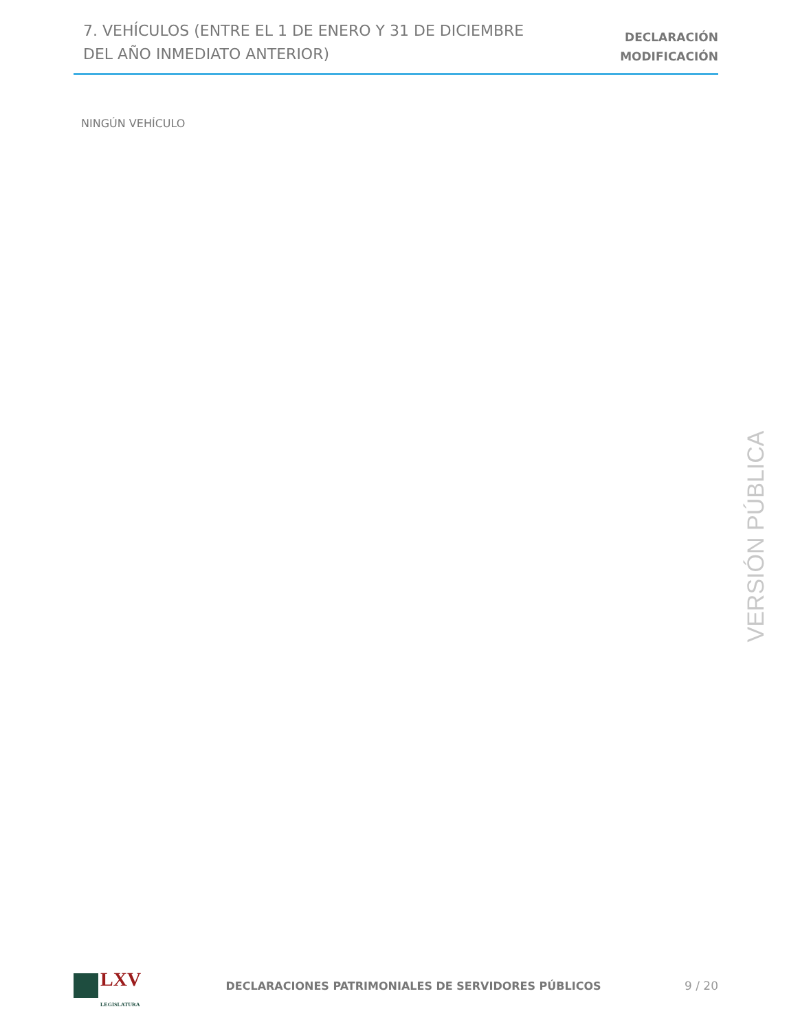7. VEHÍCULOS (ENTRE EL 1 DE ENERO Y 31 DE DICIEMBRE
DEL AÑO INMEDIATO ANTERIOR)
DECLARACIÓN
MODIFICACIÓN
NINGÚN VEHÍCULO
VERSIÓN PÚBLICA
LXV
LEGISLATURA
DECLARACIONES PATRIMONIALES DE SERVIDORES PÚBLICOS
9 / 20